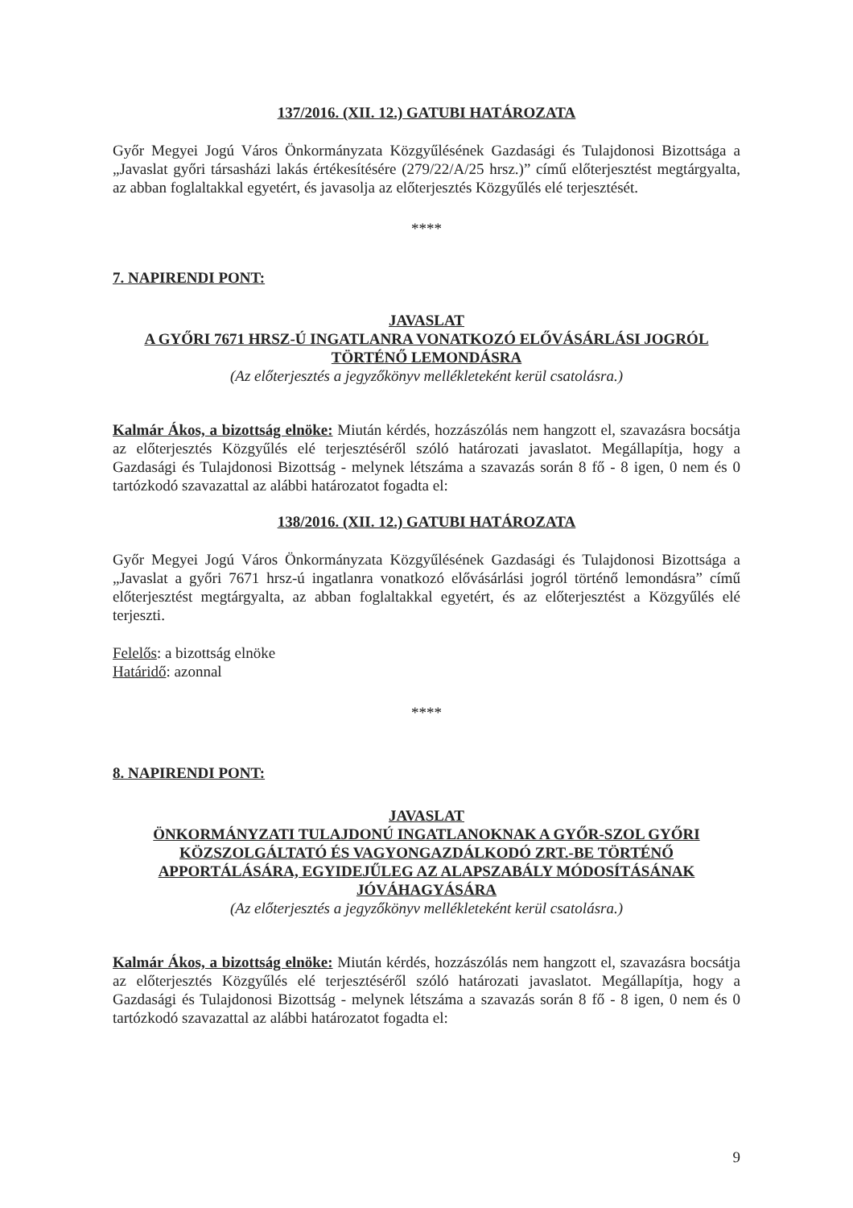137/2016. (XII. 12.) GATUBI HATÁROZATA
Győr Megyei Jogú Város Önkormányzata Közgyűlésének Gazdasági és Tulajdonosi Bizottsága a „Javaslat győri társasházi lakás értékesítésére (279/22/A/25 hrsz.)” című előterjesztést megtárgyalta, az abban foglaltakkal egyetért, és javasolja az előterjesztés Közgyűlés elé terjesztését.
****
7. NAPIRENDI PONT:
JAVASLAT
A GYŐRI 7671 HRSZ-Ú INGATLANRA VONATKOZÓ ELŐVÁSÁRLÁSI JOGRÓL TÖRTÉNŐ LEMONDÁSRA
(Az előterjesztés a jegyzőkönyv mellékleteként kerül csatolásra.)
Kalmár Ákos, a bizottság elnöke: Miután kérdés, hozzászólás nem hangzott el, szavazásra bocsátja az előterjesztés Közgyűlés elé terjesztéséről szóló határozati javaslatot. Megállapítja, hogy a Gazdasági és Tulajdonosi Bizottság - melynek létszáma a szavazás során 8 fő - 8 igen, 0 nem és 0 tartózkodó szavazattal az alábbi határozatot fogadta el:
138/2016. (XII. 12.) GATUBI HATÁROZATA
Győr Megyei Jogú Város Önkormányzata Közgyűlésének Gazdasági és Tulajdonosi Bizottsága a „Javaslat a győri 7671 hrsz-ú ingatlanra vonatkozó elővásárlási jogról történő lemondásra” című előterjesztést megtárgyalta, az abban foglaltakkal egyetért, és az előterjesztést a Közgyűlés elé terjeszti.
Felelős: a bizottság elnöke
Határidő: azonnal
****
8. NAPIRENDI PONT:
JAVASLAT
ÖNKORMÁNYZATI TULAJDONÚ INGATLANOKNAK A GYŐR-SZOL GYŐRI KÖZSZOLGÁLTATÓ ÉS VAGYONGAZDÁLKODÓ ZRT.-BE TÖRTÉNŐ APPORTÁLÁSÁRA, EGYIDEJŰLEG AZ ALAPSZABÁLY MÓDOSÍTÁSÁNAK JÓVÁHAGYÁSÁRA
(Az előterjesztés a jegyzőkönyv mellékleteként kerül csatolásra.)
Kalmár Ákos, a bizottság elnöke: Miután kérdés, hozzászólás nem hangzott el, szavazásra bocsátja az előterjesztés Közgyűlés elé terjesztéséről szóló határozati javaslatot. Megállapítja, hogy a Gazdasági és Tulajdonosi Bizottság - melynek létszáma a szavazás során 8 fő - 8 igen, 0 nem és 0 tartózkodó szavazattal az alábbi határozatot fogadta el:
9